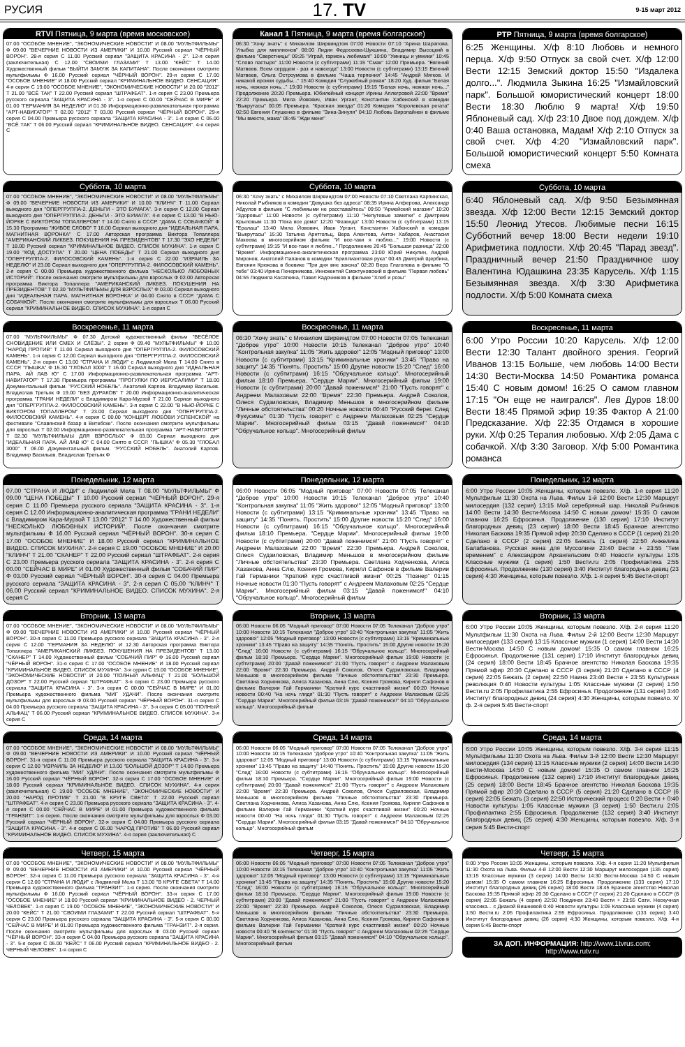РУСИЯ 17. TV 9-15 март 2012
RTVI Пятница, 9 марта (время московское)
07.00 "ОСОБОЕ МНЕНИЕ", "ЭКОНОМИЧЕСКИЕ НОВОСТИ" И 08.00 "МУЛЬТФИЛЬМЫ" Ф 09.00 "ВЕЧЕРНИЕ НОВОСТИ ИЗ АМЕРИКИ" И 10.00 Русский сериал "ЧЁРНЫЙ ВОРОН". 28-я серия С 11.00 Русский сериал "ЗАЩИТА КРАСИНА - 2". 12-я серия (заключительная) С 12.00 "СВОИМИ ГЛАЗАМИ" Т 13.00 "КЕЙС" Т 14.00 Художественный фильм "ВЫЙТИ ЗАМУЖ ЗА КАПИТАНА". После окончания смотрите мультфильмы Ф 16.00 Русский сериал "ЧЁРНЫЙ ВОРОН". 29-я серия С 17.00 "ОСОБОЕ МНЕНИЕ" И 18.00 Русский сериал "КРИМИНАЛЬНОЕ ВИДЕО. СЕНСАЦИЯ". 4-я серия С 19.00 "ОСОБОЕ МНЕНИЕ", "ЭКОНОМИЧЕСКИЕ НОВОСТИ" И 20.00 "2012" Т 21.00 "ВСЁ ТАК" Т 22.00 Русский сериал "ШТРАФБАТ". 1-я серия С 23.00 Премьера русского сериала "ЗАЩИТА КРАСИНА - 3". 1-я серия С 00.00 "СЕЙЧАС В МИРЕ" И 01.00 "ГЕРМАНИЯ ЗА НЕДЕЛЮ" И 01.30 Информационно-развлекательная программа "АРТ-НАВИГАТОР" Т 02.00 "2012" Т 03.00 Русский сериал "ЧЁРНЫЙ ВОРОН". 29-я серия С 04.00 Премьера русского сериала "ЗАЩИТА КРАСИНА - 3". 1-я серия С 05.00 "ВСЁ ТАК" Т 06.00 Русский сериал "КРИМИНАЛЬНОЕ ВИДЕО. СЕНСАЦИЯ". 4-я серия С
Канал 1 Пятница, 9 марта (время болгарское)
06:30 "Хочу знать" с Михаилом Ширвиндтом 07:00 Новости 07:10 "Арина Шарапова. Улыбка для миллионов" 08:00 Лидия Федосеева-Шукшина, Владимир Высоцкий в фильме "Сверстницы" 09:25 "Играй, гармонь любимая!" 10:00 "Умницы и умники" 10:45 "Слово пастыря" 11:00 Новости (с субтитрами) 11:15 "Смак" 12:00 Премьера. "Евгений Матвеев. Всем сердцем - раз и навсегда" 13:00 Новости (с субтитрами) 13:15 Евгений Матвеев, Ольга Остроумова в фильме "Чаша терпения" 14:45 "Андрей Мягков. И никакой иронии судьбы..." 15:40 Комедия "Служебный роман" 18:20 Худ. фильм "Белая ночь, нежная ночь..." 19:00 Новости (с субтитрами) 19:15 "Белая ночь, нежная ночь..." Продолжение 20:20 Премьера. Юбилейный концерт Ирины Аллегровой 22:00 "Время" 22:20 Премьера. Мила Йовович, Иван Ургант, Константин Хабенский в комедии "Выкрутасы" 00:05 Премьера. "Красная звезда" 01:20 Комедия "Королевская регата" 02:50 Евгения Глушенко в фильме "Зина-Зинуля" 04:10 Любовь Виролайнен в фильме "Мы вместе, мама" 05:45 "Жди меня"
РТР Пятница, 9 марта (время болгарское)
6:25 Женщины. Х/ф 8:10 Любовь и немного перца. Х/ф 9:50 Отпуск за свой счет. Х/ф 12:00 Вести 12:15 Земский доктор 15:50 "Издалека долго...". Людмила Зыкина 16:25 "Измайловский парк". Большой юмористический концерт 18:00 Вести 18:30 Люблю 9 марта! Х/ф 19:50 Яблоневый сад. Х/ф 23:10 Двое под дождем. Х/ф 0:40 Ваша остановка, Мадам! Х/ф 2:10 Отпуск за свой счет. Х/ф 4:20 "Измайловский парк". Большой юмористический концерт 5:50 Комната смеха
Суббота, 10 марта
07.00 "ОСОБОЕ МНЕНИЕ", "ЭКОНОМИЧЕСКИЕ НОВОСТИ" И 08.00 "МУЛЬТФИЛЬМЫ" Ф 09.00 "ВЕЧЕРНИЕ НОВОСТИ ИЗ АМЕРИКИ" И 10.00 "КЛИНЧ" Т 11.00 Сериал выходного дня "ОПЕРГРУППА-2. ДЕНЬГИ - ЭТО БУМАГА". 3-я серия С 12.00 Сериал выходного дня "ОПЕРГРУППА-2. ДЕНЬГИ - ЭТО БУМАГА". 4-я серия С 13.00 "В НЬЮ-ЙОРКЕ С ВИКТОРОМ ТОПАЛЛЕРОМ" Т 14.00 Снято в СССР. "ДАМА С СОБАЧКОЙ" Ф 15.30 Программа "ЖИВОЕ СЛОВО" Т 16.00 Сериал выходного дня "ИДЕАЛЬНАЯ ПАРА. МАГНИТНАЯ ВОРОНКА" С 17.00 Авторская программа Виктора Топаллера "АМЕРИКАНСКИЙ ЛИКБЕЗ. ПОКУШЕНИЯ НА ПРЕЗИДЕНТОВ" Т 17.30 "ЭХО НЕДЕЛИ" Т 18.00 Русский сериал "КРИМИНАЛЬНОЕ ВИДЕО. СПИСОК МУХИНА". 1-я серия С 19.00 "КОД ДОСТУПА" Т 20.00 "ЦЕНА ПОБЕДЫ" Т 21.00 Сериал выходного дня "ОПЕРГРУППА-2. ФИЛОСОВСКИЙ КАМЕНЬ". 1-я серия С 22.00 "ИЗРАИЛЬ ЗА НЕДЕЛЮ" И 23.00 Сериал выходного дня "ОПЕРГРУППА-2. ФИЛОСОВСКИЙ КАМЕНЬ". 2-я серия С 00.00 Премьера художественного фильма "НЕСКОЛЬКО ЛЮБОВНЫХ ИСТОРИЙ". После окончания смотрите мультфильмы для взрослых Ф 02.00 Авторская программа Виктора Топаллера "АМЕРИКАНСКИЙ ЛИКБЕЗ. ПОКУШЕНИЯ НА ПРЕЗИДЕНТОВ" Т 02.30 "МУЛЬТФИЛЬМЫ ДЛЯ ВЗРОСЛЫХ" Ф 03.00 Сериал выходного дня "ИДЕАЛЬНАЯ ПАРА. МАГНИТНАЯ ВОРОНКА" И 04.00 Снято в СССР. "ДАМА С СОБАЧКОЙ". После окончания смотрите мультфильмы для взрослых Т 06.00 Русский сериал "КРИМИНАЛЬНОЕ ВИДЕО. СПИСОК МУХИНА". 1-я серия С
Суббота, 10 марта
06:30 "Хочу знать" с Михаилом Ширвиндтом 07:00 Новости 07:10 Светлана Карпинская, Николай Рыбников в комедии "Девушка без адреса" 08:35 Ирина Алферова, Александр Абдулов в фильме "С любимыми не расставайтесь" 09:50 "Армейский магазин" 10:20 "Здоровье" 11:00 Новости (с субтитрами) 11:10 "Непутевые заметки" с Дмитрием Крыловым 11:30 "Пока все дома" 12:20 "Фазенда" 13:00 Новости (с субтитрами) 13:15 "Ералаш" 13:40 Мила Йовович, Иван Ургант, Константин Хабенский в комедии "Выкрутасы" 15:30 Татьяна Арнтгольц, Вера Алентова, Антон Хабаров, Анастасия Макеева в многосерийном фильме "И все-таки я люблю..." 19:00 Новости (с субтитрами) 19:15 "И все-таки я люблю..." Продолжение 20:45 "Большая разница" 22:00 "Время". Информационно-аналитическая программа 23:00 Юрий Никулин, Андрей Миронов, Анатолий Папанов в комедии "Бриллиантовая рука" 00:45 Дмитрий Щербина, Евгения Крюкова в боевике "Три дня вне закона" 02:20 Вера Глаголева в фильме "О тебе" 03:40 Ирина Печерникова, Иннокентий Смоктуновский в фильме "Первая любовь" 04:55 Людмила Касаткина, Павел Кадочников в фильме "Хлеб и розы"
Суббота, 10 марта
6:40 Яблоневый сад. Х/ф 9:50 Безымянная звезда. Х/ф 12:00 Вести 12:15 Земский доктор 15:50 Леонид Утесов. Любимые песни 16:15 Субботний вечер 18:00 Вести недели 19:10 Арифметика подлости. Х/ф 20:45 "Парад звезд". Праздничный вечер 21:50 Праздничное шоу Валентина Юдашкина 23:35 Карусель. Х/ф 1:15 Безымянная звезда. Х/ф 3:30 Арифметика подлости. Х/ф 5:00 Комната смеха
Воскресенье, 11 марта
07.00 "МУЛЬТФИЛЬМЫ" Ф 07.30 Детский художественный фильм "ВЕСЁЛОЕ СНОВИДЕНИЕ ИЛИ СМЕХ И СЛЁЗЫ". 2 серии Ф 09.40 "МУЛЬТФИЛЬМЫ" Ф 10.00 "НАРОД ПРОТИВ" Т 11.00 Сериал выходного дня "ОПЕРГРУППА-2. ФИЛОСОВСКИЙ КАМЕНЬ". 1-я серия С 12.00 Сериал выходного дня "ОПЕРГРУППА-2. ФИЛОСОВСКИЙ КАМЕНЬ". 2-я серия С 13.00 "СТРАНА И ЛЮДИ" с Людмилой Мела Т 14.00 Снято в СССР. "ПЫШКА" Ф 15.30 "ГЛОБАЛ 3000" Т 16.00 Сериал выходного дня "ИДЕАЛЬНАЯ ПАРА. АЙ ЛАВ Ю" С 17.00 Информационно-развлекательная программа "АРТ-НАВИГАТОР" Т 17.30 Премьера программы "ПРОГУЛКИ ПО ИЕРУСАЛИМУ" Т 18.00 Документальный фильм. "РУССКИЙ НОБЕЛЬ". Анатолий Карпов. Владимир Васильев. Владислав Третьяк Ф 19.00 "БЕЗ ДУРАКОВ" Т 20.00 Информационно-аналитическая программа "ГРАНИ НЕДЕЛИ" с Владимиром Кара-Мурзой Т 21.00 Сериал выходного дня "ОПЕРГРУППА-2. ФИЛОСОВСКИЙ КАМЕНЬ". 3-я серия С 22.00 "В НЬЮ-ЙОРКЕ С ВИКТОРОМ ТОПАЛЛЕРОМ" Т 23.00 Сериал выходного дня "ОПЕРГРУППА-2. ФИЛОСОВСКИЙ КАМЕНЬ". 4-я серия С 00.00 "КОНЦЕРТ ЛЮБОВИ УСПЕНСКОЙ" на фестивале "Славянский базар в Витебске". После окончания смотрите мультфильмы для взрослых Т 02.00 Информационно-развлекательная программа "АРТ-НАВИГАТОР" Т 02.30 "МУЛЬТФИЛЬМЫ ДЛЯ ВЗРОСЛЫХ" Ф 03.00 Сериал выходного дня "ИДЕАЛЬНАЯ ПАРА. АЙ ЛАВ Ю" С 04.00 Снято в СССР. "ПЫШКА" Ф 05.30 "ГЛОБАЛ 3000" Т 06.00 Документальный фильм. "РУССКИЙ НОБЕЛЬ". Анатолий Карпов. Владимир Васильев. Владислав Третьяк Ф
Воскресенье, 11 марта
06:30 "Хочу знать" с Михаилом Ширвиндтом 07:00 Новости 07:05 Телеканал "Доброе утро" 10:00 Новости 10:15 Телеканал "Доброе утро" 10:40 "Контрольная закупка" 11:05 "Жить здорово!" 12:05 "Модный приговор" 13:00 Новости (с субтитрами) 13:15 "Криминальные хроники" 13:45 "Право на защиту" 14:35 "Понять. Простить" 15:00 Другие новости 15:20 "След" 16:00 Новости (с субтитрами) 16:15 "Обручальное кольцо". Многосерийный фильм 18:10 Премьера. "Сердце Марии". Многосерийный фильм 19:00 Новости (с субтитрами) 20:00 "Давай поженимся!" 21:00 "Пусть говорят" с Андреем Малаховым 22:00 "Время" 22:30 Премьера. Андрей Соколов, Олеся Судзиловская, Владимир Меньшов в многосерийном фильме "Личные обстоятельства" 00:20 Ночные новости 00:40 "Русский берег. След Фукусимы" 01:30 "Пусть говорят" с Андреем Малаховым 02:25 "Сердце Марии". Многосерийный фильм 03:15 "Давай поженимся!" 04:10 "Обручальное кольцо". Многосерийный фильм
Воскресенье, 11 марта
6:00 Утро России 10:20 Карусель. Х/ф 12:00 Вести 12:30 Талант двойного зрения. Георгий Иванов 13:15 Больше, чем любовь 14:00 Вести 14:30 Вести-Москва 14:50 Романтика романса 15:40 С новым домом! 16:25 О самом главном 17:15 "Он еще не наигрался". Лев Дуров 18:00 Вести 18:45 Прямой эфир 19:35 Фактор А 21:00 Предсказание. Х/ф 22:35 Отдамся в хорошие руки. Х/ф 0:25 Терапия любовью. Х/ф 2:05 Дама с собачкой. Х/ф 3:30 Заговор. Х/ф 5:00 Романтика романса
Понедельник, 12 марта
07.00 "СТРАНА И ЛЮДИ" с Людмилой Мела Т 08.00 "МУЛЬТФИЛЬМЫ" Ф 09.00 "ЦЕНА ПОБЕДЫ" Т 10.00 Русский сериал "ЧЁРНЫЙ ВОРОН". 29-я серия С 11.00 Премьера русского сериала "ЗАЩИТА КРАСИНА - 3". 1-я серия С 12.00 Информационно-аналитическая программа "ГРАНИ НЕДЕЛИ" с Владимиром Кара-Мурзой Т 13.00 "2012" Т 14.00 Художественный фильм "НЕСКОЛЬКО ЛЮБОВНЫХ ИСТОРИЙ". После окончания смотрите мультфильмы Ф 16.00 Русский сериал "ЧЁРНЫЙ ВОРОН". 30-я серия С 17.00 "ОСОБОЕ МНЕНИЕ" И 18.00 Русский сериал "КРИМИНАЛЬНОЕ ВИДЕО. СПИСОК МУХИНА". 2-я серия С 19.00 "ОСОБОЕ МНЕНИЕ" И 20.00 "КЛИНЧ" Т 21.00 "СКАНЕР" Т 22.00 Русский сериал "ШТРАФБАТ". 2-я серия С 23.00 Премьера русского сериала "ЗАЩИТА КРАСИНА - 3". 2-я серия С 00.00 "СЕЙЧАС В МИРЕ" И 01.00 Художественный фильм "СОБАЧИЙ ПИР" Ф 03.00 Русский сериал "ЧЁРНЫЙ ВОРОН". 30-я серия С 04.00 Премьера русского сериала "ЗАЩИТА КРАСИНА - 3". 2-я серия С 05.00 "КЛИНЧ" Т 06.00 Русский сериал "КРИМИНАЛЬНОЕ ВИДЕО. СПИСОК МУХИНА". 2-я серия С
Понедельник, 12 марта
06:00 Новости 06:05 "Модный приговор" 07:00 Новости 07:05 Телеканал "Доброе утро" 10:00 Новости 10:15 Телеканал "Доброе утро" 10:40 "Контрольная закупка" 11:05 "Жить здорово!" 12:05 "Модный приговор" 13:00 Новости (с субтитрами) 13:15 "Криминальные хроники" 13:45 "Право на защиту" 14:35 "Понять. Простить" 15:00 Другие новости 15:20 "След" 16:00 Новости (с субтитрами) 16:15 "Обручальное кольцо". Многосерийный фильм 18:10 Премьера. "Сердце Марии". Многосерийный фильм 19:00 Новости (с субтитрами) 20:00 "Давай поженимся!" 21:00 "Пусть говорят" с Андреем Малаховым 22:00 "Время" 22:30 Премьера. Андрей Соколов, Олеся Судзиловская, Владимир Меньшов в многосерийном фильме "Личные обстоятельства" 23:30 Премьера. Светлана Ходченкова, Алиса Хазанова, Анна Слю, Ксения Громова, Кирилл Сафонов в фильме Валерии Гай Германики "Краткий курс счастливой жизни" 00:25 "Познер" 01:15 Ночные новости 01:30 "Пусть говорят" с Андреем Малаховым 02:25 "Сердце Марии". Многосерийный фильм 03:15 "Давай поженимся!" 04:10 "Обручальное кольцо". Многосерийный фильм
Понедельник, 12 марта
6:00 Утро России 10:05 Женщины, которым повезло. Х/ф. 1-я серия 11:20 Мультфильм 11:30 Охота на Льва. Фильм 1-й 12:00 Вести 12:30 Маршрут милосердия (132 серия) 13:15 Мой серебряный шар. Николай Рыбников 14:00 Вести 14:30 Вести-Москва 14:50 С новым домом! 15:35 О самом главном 16:25 Ефросинья. Продолжение (130 серия) 17:10 Институт благородных девиц (23 серия) 18:00 Вести 18:45 Брачное агентство Николая Баскова 19:35 Прямой эфир 20:30 Сделано в СССР (1 серия) 21:20 Сделано в СССР (2 серия) 22:05 Бежать (1 серия) 22:50 Анжелика Балабанова. Русская жена для Муссолини 23:40 Вести + 23:55 "Тем временем" с Александром Архангельским 0:40 Новости культуры 1:05 Классные мужики (1 серия) 1:50 Вести.ru 2:05 Профилактика 2:55 Ефросинья. Продолжение (130 серия) 3:40 Институт благородных девиц (23 серия) 4:30 Женщины, которым повезло. Х/ф. 1-я серия 5:45 Вести-спорт
Вторник, 13 марта
07.00 "ОСОБОЕ МНЕНИЕ", "ЭКОНОМИЧЕСКИЕ НОВОСТИ" И 08.00 "МУЛЬТФИЛЬМЫ" Ф 09.00 "ВЕЧЕРНИЕ НОВОСТИ ИЗ АМЕРИКИ" И 10.00 Русский сериал "ЧЁРНЫЙ ВОРОН". 30-я серия С 11.00 Премьера русского сериала "ЗАЩИТА КРАСИНА - 3". 2-я серия С 12.00 "ГЕРМАНИЯ ЗА НЕДЕЛЮ" И 12.30 Авторская программа Виктора Топаллера "АМЕРИКАНСКИЙ ЛИКБЕЗ. ПОКУШЕНИЯ НА ПРЕЗИДЕНТОВ" Т 13.00 "СКАНЕР" Т 14.00 Художественный фильм "СОБАЧИЙ ПИР" Ф 16.00 Русский сериал "ЧЁРНЫЙ ВОРОН". 31-я серия С 17.00 "ОСОБОЕ МНЕНИЕ" И 18.00 Русский сериал "КРИМИНАЛЬНОЕ ВИДЕО. СПИСОК МУХИНА". 3-я серия С 19.00 "ОСОБОЕ МНЕНИЕ", "ЭКОНОМИЧЕСКИЕ НОВОСТИ" И 20.00 "ПОЛНЫЙ АЛЬФАЦ" Т 21.00 "БОЛЬШОЙ ДОЗОР" Т 22.00 Русский сериал "ШТРАФБАТ". 3-я серия С 23.00 Премьера русского сериала "ЗАЩИТА КРАСИНА - 3". 3-я серия С 00.00 "СЕЙЧАС В МИРЕ" И 01.00 Премьера художественного фильма "МИГ УДАЧИ". После окончания смотрите мультфильмы для взрослых Ф 03.00 Русский сериал "ЧЁРНЫЙ ВОРОН". 31-я серия С 04.00 Премьера русского сериала "ЗАЩИТА КРАСИНА - 3". 3-я серия С 05.00 "ПОЛНЫЙ АЛЬФАЦ" Т 06.00 Русский сериал "КРИМИНАЛЬНОЕ ВИДЕО. СПИСОК МУХИНА". 3-я серия С
Вторник, 13 марта
06:00 Новости 06:05 "Модный приговор" 07:00 Новости 07:05 Телеканал "Доброе утро" 10:00 Новости 10:15 Телеканал "Доброе утро" 10:40 "Контрольная закупка" 11:05 "Жить здорово!" 12:05 "Модный приговор" 13:00 Новости (с субтитрами) 13:15 "Криминальные хроники" 13:45 "Право на защиту" 14:35 "Понять. Простить" 15:00 Другие новости 15:20 "След" 16:00 Новости (с субтитрами) 16:15 "Обручальное кольцо". Многосерийный фильм 18:10 Премьера. "Сердце Марии". Многосерийный фильм 19:00 Новости (с субтитрами) 20:00 "Давай поженимся!" 21:00 "Пусть говорят" с Андреем Малаховым 22:00 "Время" 22:30 Премьера. Андрей Соколов, Олеся Судзиловская, Владимир Меньшов в многосерийном фильме "Личные обстоятельства" 23:30 Премьера. Светлана Ходченкова, Алиса Хазанова, Анна Слю, Ксения Громова, Кирилл Сафонов в фильме Валерии Гай Германики "Краткий курс счастливой жизни" 00:20 Ночные новости 00:40 "На ночь глядя" 01:30 "Пусть говорят" с Андреем Малаховым 02:25 "Сердце Марии". Многосерийный фильм 03:15 "Давай поженимся!" 04:10 "Обручальное кольцо". Многосерийный фильм
Вторник, 13 марта
6:00 Утро России 10:05 Женщины, которым повезло. Х/ф. 2-я серия 11:20 Мультфильм 11:30 Охота на Льва. Фильм 2-й 12:00 Вести 12:30 Маршрут милосердия (133 серия) 13:15 Классные мужики (1 серия) 14:00 Вести 14:30 Вести-Москва 14:50 С новым домом! 15:35 О самом главном 16:25 Ефросинья. Продолжение (131 серия) 17:10 Институт благородных девиц (24 серия) 18:00 Вести 18:45 Брачное агентство Николая Баскова 19:35 Прямой эфир 20:30 Сделано в СССР (3 серия) 21:20 Сделано в СССР (4 серия) 22:05 Бежать (2 серия) 22:50 Наина 23:40 Вести + 23:55 Культурная революция 0:40 Новости культуры 1:05 Классные мужики (2 серия) 1:50 Вести.ru 2:05 Профилактика 2:55 Ефросинья. Продолжение (131 серия) 3:40 Институт благородных девиц (24 серия) 4:30 Женщины, которым повезло. Х/ф. 2-я серия 5:45 Вести-спорт
Среда, 14 марта
07.00 "ОСОБОЕ МНЕНИЕ", "ЭКОНОМИЧЕСКИЕ НОВОСТИ" И 08.00 "МУЛЬТФИЛЬМЫ" Ф 09.00 "ВЕЧЕРНИЕ НОВОСТИ ИЗ АМЕРИКИ" И 10.00 Русский сериал "ЧЁРНЫЙ ВОРОН". 31-я серия С 11.00 Премьера русского сериала "ЗАЩИТА КРАСИНА - 3". 3-я серия С 12.00 "ИЗРАИЛЬ ЗА НЕДЕЛЮ" И 13.00 "БОЛЬШОЙ ДОЗОР" Т 14.00 Премьера художественного фильма "МИГ УДАЧИ". После окончания смотрите мультфильмы Ф 16.00 Русский сериал "ЧЁРНЫЙ ВОРОН". 32-я серия С 17.00 "ОСОБОЕ МНЕНИЕ" И 18.00 Русский сериал "КРИМИНАЛЬНОЕ ВИДЕО. СПИСОК МУХИНА". 4-я серия (заключительная) С 19.00 "ОСОБОЕ МНЕНИЕ", "ЭКОНОМИЧЕСКИЕ НОВОСТИ" И 20.00 "НАРОД ПРОТИВ" Т 21.00 "В КРУГЕ СВЕТА" Т 22.00 Русский сериал "ШТРАФБАТ". 4-я серия С 23.00 Премьера русского сериала "ЗАЩИТА КРАСИНА - 3". 4-я серия С 00.00 "СЕЙЧАС В МИРЕ" И 01.00 Премьера художественного фильма "ТРАНЗИТ". 1-я серия. После окончания смотрите мультфильмы для взрослых Ф 03.00 Русский сериал "ЧЁРНЫЙ ВОРОН". 32-я серия С 04.00 Премьера русского сериала "ЗАЩИТА КРАСИНА - 3". 4-я серия С 05.00 "НАРОД ПРОТИВ" Т 06.00 Русский сериал "КРИМИНАЛЬНОЕ ВИДЕО. СПИСОК МУХИНА". 4-я серия (заключительная) С
Среда, 14 марта
06:00 Новости 06:05 "Модный приговор" 07:00 Новости 07:05 Телеканал "Доброе утро" 10:00 Новости 10:15 Телеканал "Доброе утро" 10:40 "Контрольная закупка" 11:05 "Жить здорово!" 12:05 "Модный приговор" 13:00 Новости (с субтитрами) 13:15 "Криминальные хроники" 13:45 "Право на защиту" 14:40 "Понять. Простить" 15:00 Другие новости 15:20 "След" 16:00 Новости (с субтитрами) 16:15 "Обручальное кольцо". Многосерийный фильм 18:10 Премьера. "Сердце Марии". Многосерийный фильм 19:00 Новости (с субтитрами) 20:00 "Давай поженимся!" 21:00 "Пусть говорят" с Андреем Малаховым 22:00 "Время" 22:30 Премьера. Андрей Соколов, Олеся Судзиловская, Владимир Меньшов в многосерийном фильме "Личные обстоятельства" 23:30 Премьера. Светлана Ходченкова, Алиса Хазанова, Анна Слю, Ксения Громова, Кирилл Сафонов в фильме Валерии Гай Германики "Краткий курс счастливой жизни" 00:20 Ночные новости 00:40 "На ночь глядя" 01:30 "Пусть говорят" с Андреем Малаховым 02:25 "Сердце Марии". Многосерийный фильм 03:15 "Давай поженимся!" 04:10 "Обручальное кольцо". Многосерийный фильм
Среда, 14 марта
6:00 Утро России 10:05 Женщины, которым повезло. Х/ф. 3-я серия 11:15 Мультфильмы 11:30 Охота на Льва. Фильм 3-й 12:00 Вести 12:30 Маршрут милосердия (134 серия) 13:15 Классные мужики (2 серия) 14:00 Вести 14:30 Вести-Москва 14:50 С новым домом! 15:35 О самом главном 16:25 Ефросинья. Продолжение (132 серия) 17:10 Институт благородных девиц (25 серия) 18:00 Вести 18:45 Брачное агентство Николая Баскова 19:35 Прямой эфир 20:30 Сделано в СССР (5 серия) 21:20 Сделано в СССР (6 серия) 22:05 Бежать (3 серия) 22:50 Исторический процесс 0:20 Вести + 0:40 Новости культуры 1:05 Классные мужики (3 серия) 1:50 Вести.ru 2:05 Профилактика 2:55 Ефросинья. Продолжение (132 серия) 3:40 Институт благородных девиц (25 серия) 4:30 Женщины, которым повезло. Х/ф. 3-я серия 5:45 Вести-спорт
Четверг, 15 марта
07.00 "ОСОБОЕ МНЕНИЕ", "ЭКОНОМИЧЕСКИЕ НОВОСТИ" И 08.00 "МУЛЬТФИЛЬМЫ" Ф 09.00 "ВЕЧЕРНИЕ НОВОСТИ ИЗ АМЕРИКИ" И 10.00 Русский сериал "ЧЁРНЫЙ ВОРОН". 32-я серия С 11.00 Премьера русского сериала "ЗАЩИТА КРАСИНА - 3". 4-я серия С 12.00 "СТРАНА И ЛЮДИ" с Людмилой Мела Т 13.00 "В КРУГЕ СВЕТА" Т 14.00 Премьера художественного фильма "ТРАНЗИТ". 1-я серия. После окончания смотрите мультфильмы Ф 16.00 Русский сериал "ЧЁРНЫЙ ВОРОН". 33-я серия С 17.00 "ОСОБОЕ МНЕНИЕ" И 18.00 Русский сериал "КРИМИНАЛЬНОЕ ВИДЕО - 2. ЧЕРНЫЙ ЧЕЛОВЕК". 1-я серия С 19.00 "ОСОБОЕ МНЕНИЕ", "ЭКОНОМИЧЕСКИЕ НОВОСТИ" И 20.00 "КЕЙС" Т 21.00 "СВОИМИ ГЛАЗАМИ" Т 22.00 Русский сериал "ШТРАФБАТ". 5-я серия С 23.00 Премьера русского сериала "ЗАЩИТА КРАСИНА - 3". 5-я серия С 00.00 "СЕЙЧАС В МИРЕ" И 01.00 Премьера художественного фильма "ТРАНЗИТ". 2-я серия. После окончания смотрите мультфильмы для взрослых Ф 03.00 Русский сериал "ЧЁРНЫЙ ВОРОН". 33-я серия С 04.00 Премьера русского сериала "ЗАЩИТА КРАСИНА - 3". 5-я серия С 05.00 "КЕЙС" Т 06.00 Русский сериал "КРИМИНАЛЬНОЕ ВИДЕО - 2. ЧЕРНЫЙ ЧЕЛОВЕК". 1-я серия С
Четверг, 15 марта
06:00 Новости 06:05 "Модный приговор" 07:00 Новости 07:05 Телеканал "Доброе утро" 10:00 Новости 10:15 Телеканал "Доброе утро" 10:40 "Контрольная закупка" 11:05 "Жить здорово!" 12:05 "Модный приговор" 13:00 Новости (с субтитрами) 13:15 "Криминальные хроники" 13:45 "Право на защиту" 14:35 "Понять. Простить" 15:00 Другие новости 15:20 "След" 16:00 Новости (с субтитрами) 16:15 "Обручальное кольцо". Многосерийный фильм 18:10 Премьера. "Сердце Марии". Многосерийный фильм 19:00 Новости (с субтитрами) 20:00 "Давай поженимся!" 21:00 "Пусть говорят" с Андреем Малаховым 22:00 "Время" 22:30 Премьера. Андрей Соколов, Олеся Судзиловская, Владимир Меньшов в многосерийном фильме "Личные обстоятельства" 23:30 Премьера. Светлана Ходченкова, Алиса Хазанова, Анна Слю, Ксения Громова, Кирилл Сафонов в фильме Валерии Гай Германики "Краткий курс счастливой жизни" 00:20 Ночные новости 00:40 "В контексте" 01:30 "Пусть говорят" с Андреем Малаховым 02:25 "Сердце Марии". Многосерийный фильм 03:15 "Давай поженимся!" 04:10 "Обручальное кольцо". Многосерийный фильм
Четверг, 15 марта
6:00 Утро России 10:05 Женщины, которым повезло. Х/ф. 4-я серия 11:20 Мультфильм 11:30 Охота на Льва. Фильм 4-й 12:00 Вести 12:30 Маршрут милосердия (135 серия) 13:15 Классные мужики (3 серия) 14:00 Вести 14:30 Вести-Москва 14:50 С новым домом! 15:35 О самом главном 16:25 Ефросинья. Продолжение (133 серия) 17:10 Институт благородных девиц (26 серия) 18:00 Вести 18:45 Брачное агентство Николая Баскова 19:35 Прямой эфир 20:30 Сделано в СССР (7 серия) 21:20 Сделано в СССР (8 серия) 22:05 Бежать (4 серия) 22:50 Поединок 23:40 Вести + 23:55 Сати. Нескучная классика... с Дианой Вишневой 0:40 Новости культуры 1:05 Классные мужики (4 серия) 1:50 Вести.ru 2:05 Профилактика 2:55 Ефросинья. Продолжение (133 серия) 3:40 Институт благородных девиц (26 серия) 4:30 Женщины, которым повезло. Х/ф. 4-я серия 5:45 Вести-спорт
ЗА ДОП. ИНФОРМАЦИЯ: http://www.1tvrus.com;
http://www.rutv.ru